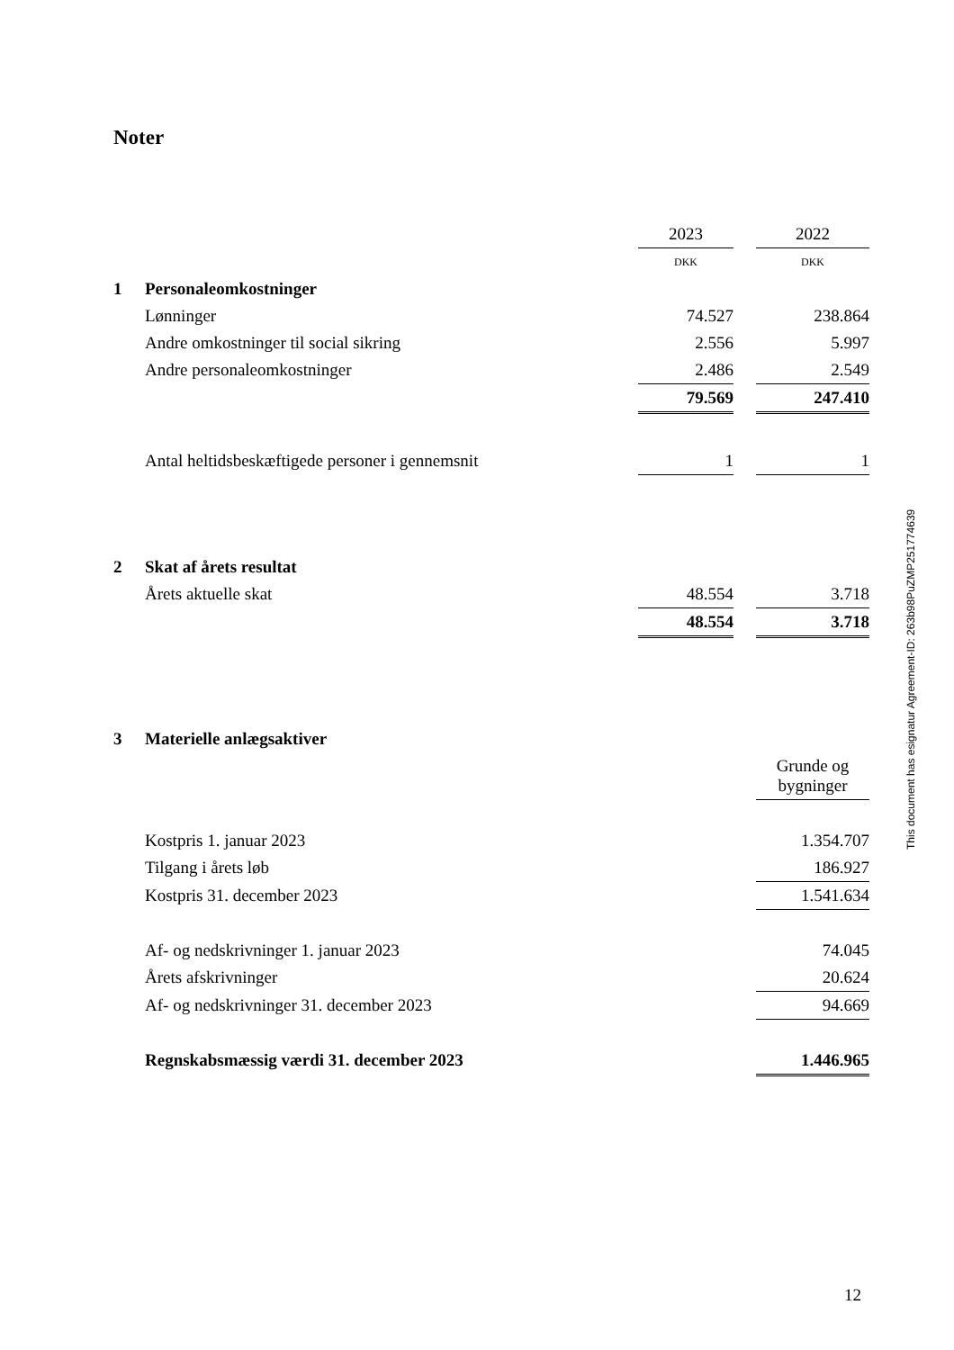Noter
| | | 2023 | | 2022 |
| | | DKK | | DKK |
| 1 | Personaleomkostninger | | | |
| | Lønninger | 74.527 | | 238.864 |
| | Andre omkostninger til social sikring | 2.556 | | 5.997 |
| | Andre personaleomkostninger | 2.486 | | 2.549 |
| | | 79.569 | | 247.410 |
| | Antal heltidsbeskæftigede personer i gennemsnit | 1 | | 1 |
| 2 | Skat af årets resultat | | | |
| | Årets aktuelle skat | 48.554 | | 3.718 |
| | | 48.554 | | 3.718 |
| 3 | Materielle anlægsaktiver | | | |
| | | | | Grunde og bygninger |
| | Kostpris 1. januar 2023 | | | 1.354.707 |
| | Tilgang i årets løb | | | 186.927 |
| | Kostpris 31. december 2023 | | | 1.541.634 |
| | Af- og nedskrivninger 1. januar 2023 | | | 74.045 |
| | Årets afskrivninger | | | 20.624 |
| | Af- og nedskrivninger 31. december 2023 | | | 94.669 |
| | Regnskabsmæssig værdi 31. december 2023 | | | 1.446.965 |
This document has esignatur Agreement-ID: 263b98PuZMP251774639
12